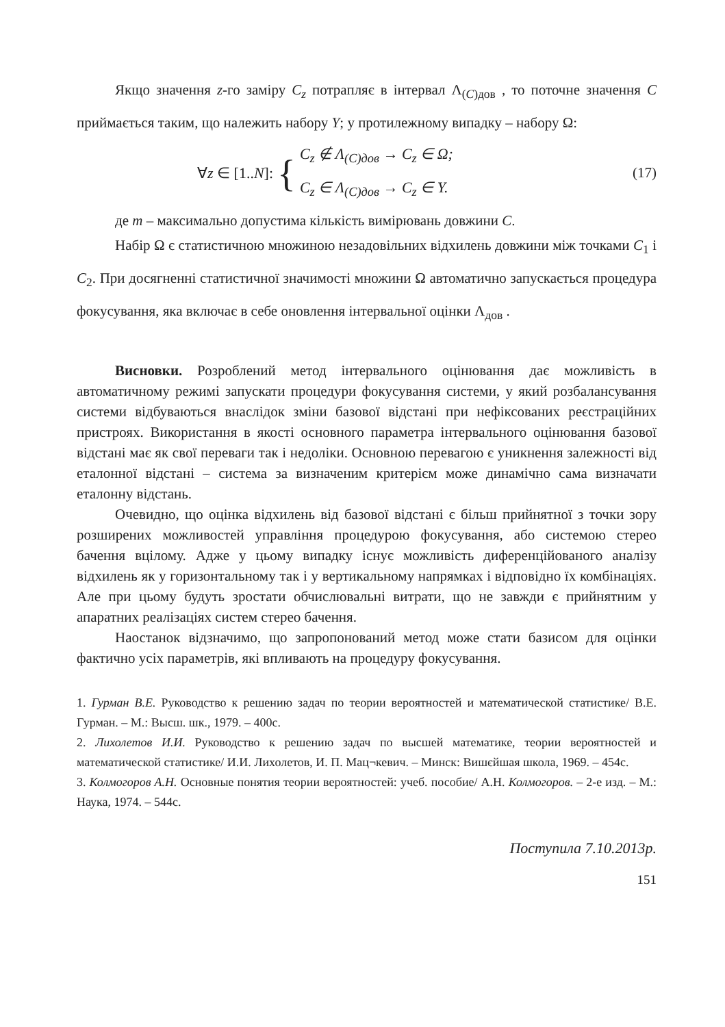Якщо значення z-го заміру C<sub>z</sub> потрапляє в інтервал Λ<sub>(C)дов</sub> , то поточне значення C приймається таким, що належить набору Y; у протилежному випадку – набору Ω:
∀z ∈ [1..N]: { C<sub>z</sub> ∉ Λ<sub>(C)дов</sub> → C<sub>z</sub> ∈ Ω;
C<sub>z</sub> ∈ Λ<sub>(C)дов</sub> → C<sub>z</sub> ∈ Y. (17)
де m – максимально допустима кількість вимірювань довжини C.
Набір Ω є статистичною множиною незадовільних відхилень довжини між точками C<sub>1</sub> і C<sub>2</sub>. При досягненні статистичної значимості множини Ω автоматично запускається процедура фокусування, яка включає в себе оновлення інтервальної оцінки Λ<sub>дов</sub> .
Висновки. Розроблений метод інтервального оцінювання дає можливість в автоматичному режимі запускати процедури фокусування системи, у який розбалансування системи відбуваються внаслідок зміни базової відстані при нефіксованих реєстраційних пристроях. Використання в якості основного параметра інтервального оцінювання базової відстані має як свої переваги так і недоліки. Основною перевагою є уникнення залежності від еталонної відстані – система за визначеним критерієм може динамічно сама визначати еталонну відстань.
Очевидно, що оцінка відхилень від базової відстані є більш прийнятної з точки зору розширених можливостей управління процедурою фокусування, або системою стерео бачення вцілому. Адже у цьому випадку існує можливість диференційованого аналізу відхилень як у горизонтальному так і у вертикальному напрямках і відповідно їх комбінаціях. Але при цьому будуть зростати обчислювальні витрати, що не завжди є прийнятним у апаратних реалізаціях систем стерео бачення.
Наостанок відзначимо, що запропонований метод може стати базисом для оцінки фактично усіх параметрів, які впливають на процедуру фокусування.
1. Гурман В.Е. Руководство к решению задач по теории вероятностей и математической статистике/ В.Е. Гурман. – М.: Высш. шк., 1979. – 400с.
2. Лихолетов И.И. Руководство к решению задач по высшей математике, теории вероятностей и математической статистике/ И.И. Лихолетов, И. П. Мац¬кевич. – Минск: Вишєйшая школа, 1969. – 454с.
3. Колмогоров А.Н. Основные понятия теории вероятностей: учеб. пособие/ А.Н. Колмогоров. – 2-е изд. – М.: Наука, 1974. – 544с.
Поступила 7.10.2013р.
151